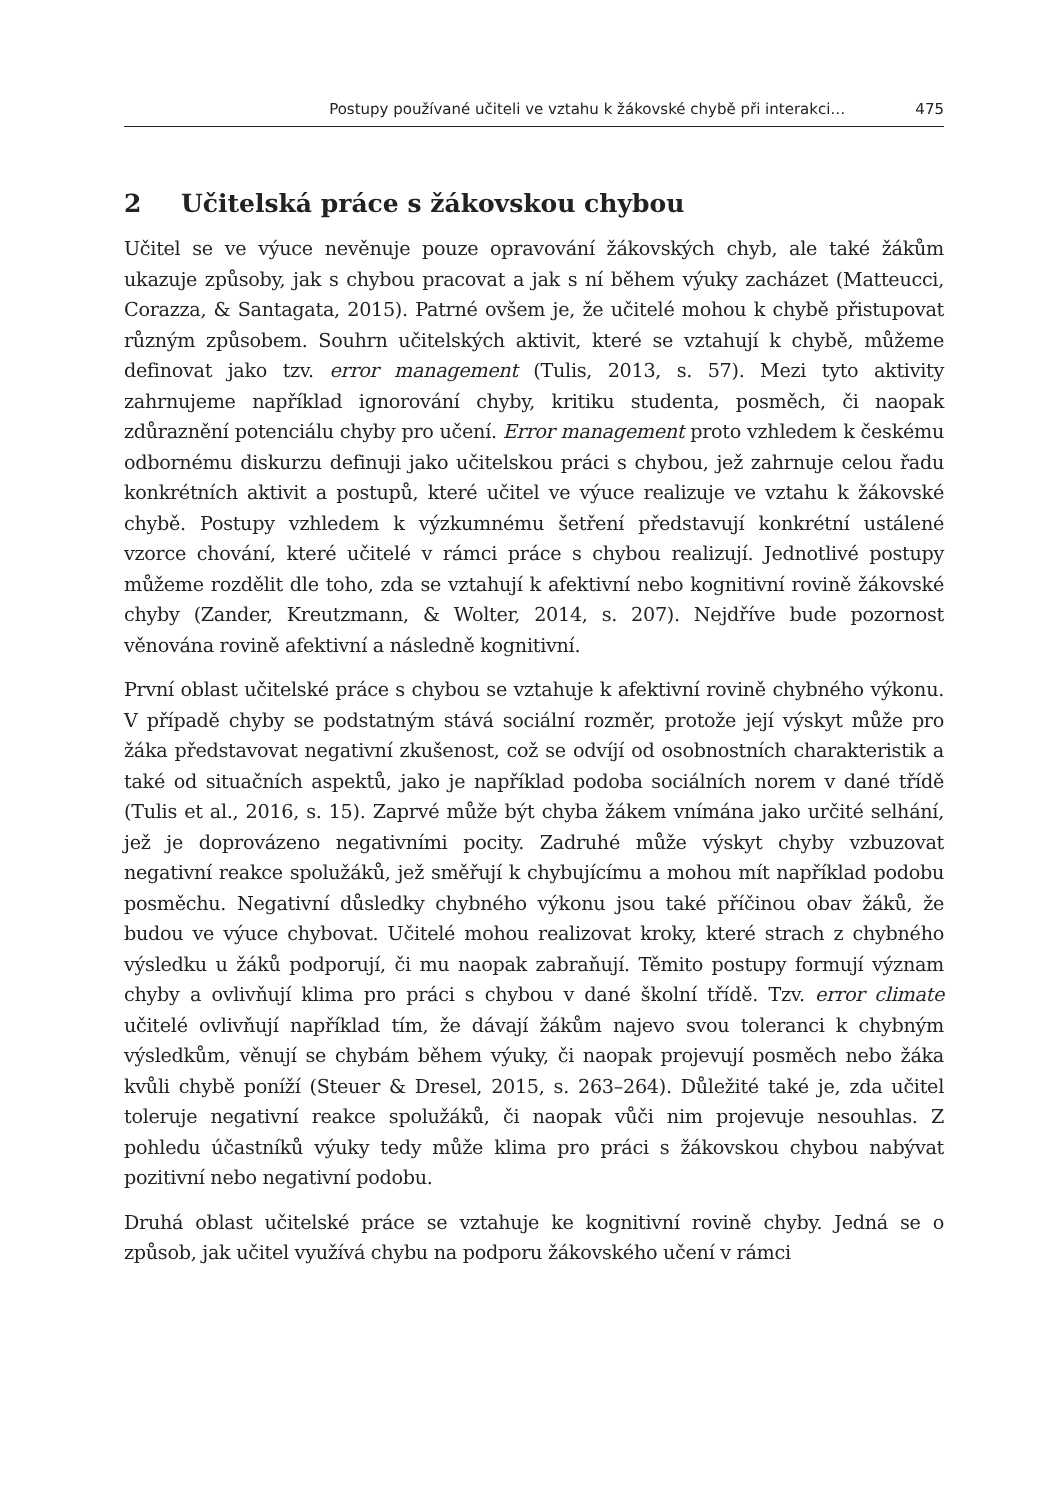Postupy používané učiteli ve vztahu k žákovské chybě při interakci… 475
2 Učitelská práce s žákovskou chybou
Učitel se ve výuce nevěnuje pouze opravování žákovských chyb, ale také žákům ukazuje způsoby, jak s chybou pracovat a jak s ní během výuky zacházet (Matteucci, Corazza, & Santagata, 2015). Patrné ovšem je, že učitelé mohou k chybě přistupovat různým způsobem. Souhrn učitelských aktivit, které se vztahují k chybě, můžeme definovat jako tzv. error management (Tulis, 2013, s. 57). Mezi tyto aktivity zahrnujeme například ignorování chyby, kritiku studenta, posměch, či naopak zdůraznění potenciálu chyby pro učení. Error management proto vzhledem k českému odbornému diskurzu definuji jako učitelskou práci s chybou, jež zahrnuje celou řadu konkrétních aktivit a postupů, které učitel ve výuce realizuje ve vztahu k žákovské chybě. Postupy vzhledem k výzkumnému šetření představují konkrétní ustálené vzorce chování, které učitelé v rámci práce s chybou realizují. Jednotlivé postupy můžeme rozdělit dle toho, zda se vztahují k afektivní nebo kognitivní rovině žákovské chyby (Zander, Kreutzmann, & Wolter, 2014, s. 207). Nejdříve bude pozornost věnována rovině afektivní a následně kognitivní.
První oblast učitelské práce s chybou se vztahuje k afektivní rovině chybného výkonu. V případě chyby se podstatným stává sociální rozměr, protože její výskyt může pro žáka představovat negativní zkušenost, což se odvíjí od osobnostních charakteristik a také od situačních aspektů, jako je například podoba sociálních norem v dané třídě (Tulis et al., 2016, s. 15). Zaprvé může být chyba žákem vnímána jako určité selhání, jež je doprovázeno negativními pocity. Zadruhé může výskyt chyby vzbuzovat negativní reakce spolužáků, jež směřují k chybujícímu a mohou mít například podobu posměchu. Negativní důsledky chybného výkonu jsou také příčinou obav žáků, že budou ve výuce chybovat. Učitelé mohou realizovat kroky, které strach z chybného výsledku u žáků podporují, či mu naopak zabraňují. Těmito postupy formují význam chyby a ovlivňují klima pro práci s chybou v dané školní třídě. Tzv. error climate učitelé ovlivňují například tím, že dávají žákům najevo svou toleranci k chybným výsledkům, věnují se chybám během výuky, či naopak projevují posměch nebo žáka kvůli chybě poníží (Steuer & Dresel, 2015, s. 263–264). Důležité také je, zda učitel toleruje negativní reakce spolužáků, či naopak vůči nim projevuje nesouhlas. Z pohledu účastníků výuky tedy může klima pro práci s žákovskou chybou nabývat pozitivní nebo negativní podobu.
Druhá oblast učitelské práce se vztahuje ke kognitivní rovině chyby. Jedná se o způsob, jak učitel využívá chybu na podporu žákovského učení v rámci